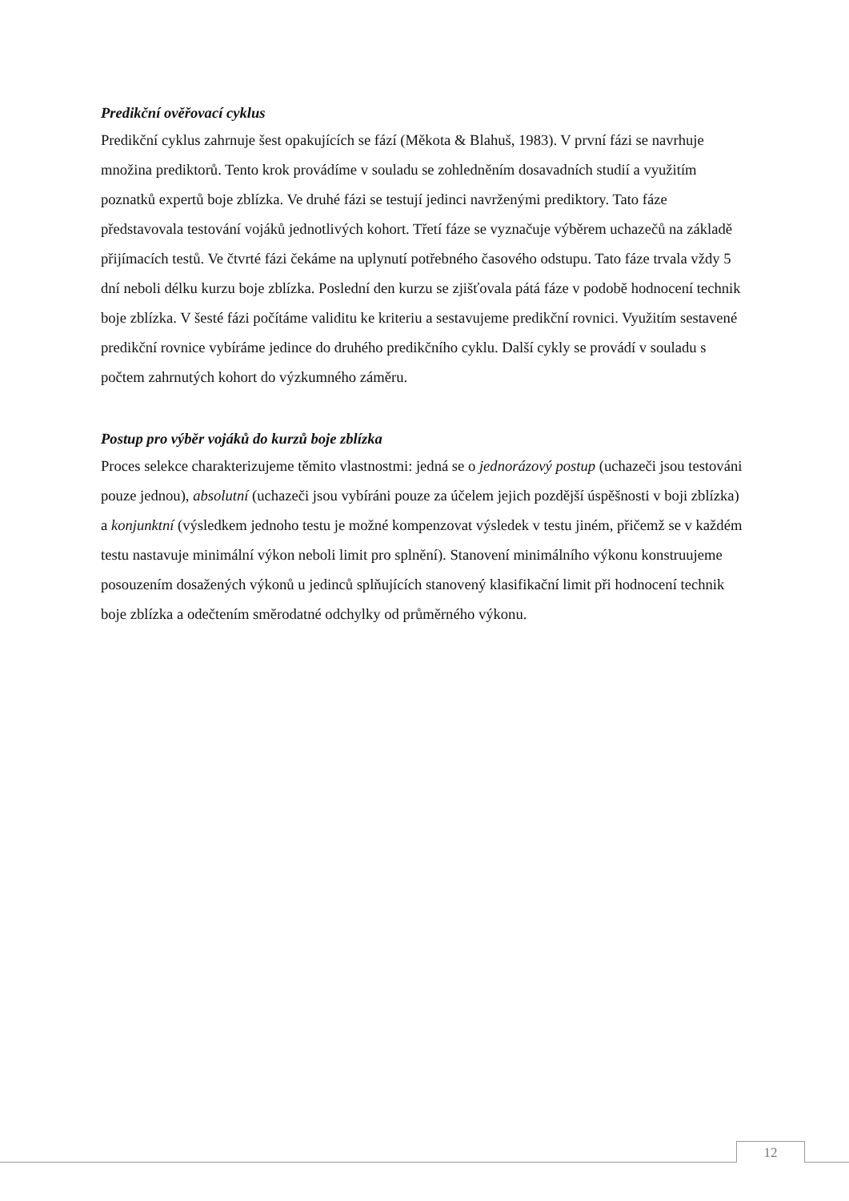Predikční ověřovací cyklus
Predikční cyklus zahrnuje šest opakujících se fází (Měkota & Blahuš, 1983). V první fázi se navrhuje množina prediktorů. Tento krok provádíme v souladu se zohledněním dosavadních studií a využitím poznatků expertů boje zblízka. Ve druhé fázi se testují jedinci navrženými prediktory. Tato fáze představovala testování vojáků jednotlivých kohort. Třetí fáze se vyznačuje výběrem uchazečů na základě přijímacích testů. Ve čtvrté fázi čekáme na uplynutí potřebného časového odstupu. Tato fáze trvala vždy 5 dní neboli délku kurzu boje zblízka. Poslední den kurzu se zjišťovala pátá fáze v podobě hodnocení technik boje zblízka. V šesté fázi počítáme validitu ke kriteriu a sestavujeme predikční rovnici. Využitím sestavené predikční rovnice vybíráme jedince do druhého predikčního cyklu. Další cykly se provádí v souladu s počtem zahrnutých kohort do výzkumného záměru.
Postup pro výběr vojáků do kurzů boje zblízka
Proces selekce charakterizujeme těmito vlastnostmi: jedná se o jednorázový postup (uchazeči jsou testováni pouze jednou), absolutní (uchazeči jsou vybíráni pouze za účelem jejich pozdější úspěšnosti v boji zblízka) a konjunktní (výsledkem jednoho testu je možné kompenzovat výsledek v testu jiném, přičemž se v každém testu nastavuje minimální výkon neboli limit pro splnění). Stanovení minimálního výkonu konstruujeme posouzením dosažených výkonů u jedinců splňujících stanovený klasifikační limit při hodnocení technik boje zblízka a odečtením směrodatné odchylky od průměrného výkonu.
12